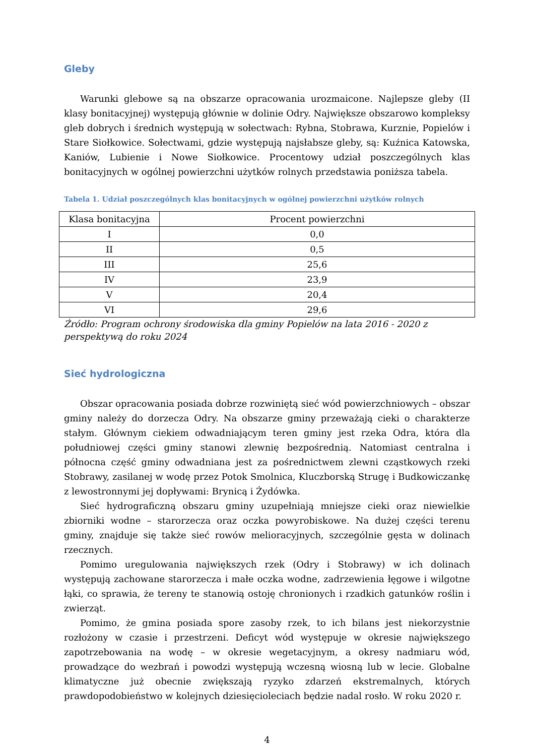Gleby
Warunki glebowe są na obszarze opracowania urozmaicone. Najlepsze gleby (II klasy bonitacyjnej) występują głównie w dolinie Odry. Największe obszarowo kompleksy gleb dobrych i średnich występują w sołectwach: Rybna, Stobrawa, Kurznie, Popielów i Stare Siołkowice. Sołectwami, gdzie występują najsłabsze gleby, są: Kuźnica Katowska, Kaniów, Lubienie i Nowe Siołkowice. Procentowy udział poszczególnych klas bonitacyjnych w ogólnej powierzchni użytków rolnych przedstawia poniższa tabela.
Tabela 1. Udział poszczególnych klas bonitacyjnych w ogólnej powierzchni użytków rolnych
| Klasa bonitacyjna | Procent powierzchni |
| --- | --- |
| I | 0,0 |
| II | 0,5 |
| III | 25,6 |
| IV | 23,9 |
| V | 20,4 |
| VI | 29,6 |
Źródło: Program ochrony środowiska dla gminy Popielów na lata 2016 - 2020 z
perspektywą do roku 2024
Sieć hydrologiczna
Obszar opracowania posiada dobrze rozwiniętą sieć wód powierzchniowych – obszar gminy należy do dorzecza Odry. Na obszarze gminy przeważają cieki o charakterze stałym. Głównym ciekiem odwadniającym teren gminy jest rzeka Odra, która dla południowej części gminy stanowi zlewnię bezpośrednią. Natomiast centralna i północna część gminy odwadniana jest za pośrednictwem zlewni cząstkowych rzeki Stobrawy, zasilanej w wodę przez Potok Smolnica, Kluczborską Strugę i Budkowiczankę z lewostronnymi jej dopływami: Brynicą i Żydówka.
Sieć hydrograficzną obszaru gminy uzupełniają mniejsze cieki oraz niewielkie zbiorniki wodne – starorzecza oraz oczka powyrobiskowe. Na dużej części terenu gminy, znajduje się także sieć rowów melioracyjnych, szczególnie gęsta w dolinach rzecznych.
Pomimo uregulowania największych rzek (Odry i Stobrawy) w ich dolinach występują zachowane starorzecza i małe oczka wodne, zadrzewienia łęgowe i wilgotne łąki, co sprawia, że tereny te stanowią ostoję chronionych i rzadkich gatunków roślin i zwierząt.
Pomimo, że gmina posiada spore zasoby rzek, to ich bilans jest niekorzystnie rozłożony w czasie i przestrzeni. Deficyt wód występuje w okresie największego zapotrzebowania na wodę – w okresie wegetacyjnym, a okresy nadmiaru wód, prowadzące do wezbrań i powodzi występują wczesną wiosną lub w lecie. Globalne klimatyczne już obecnie zwiększają ryzyko zdarzeń ekstremalnych, których prawdopodobieństwo w kolejnych dziesięcioleciach będzie nadal rosło. W roku 2020 r.
4